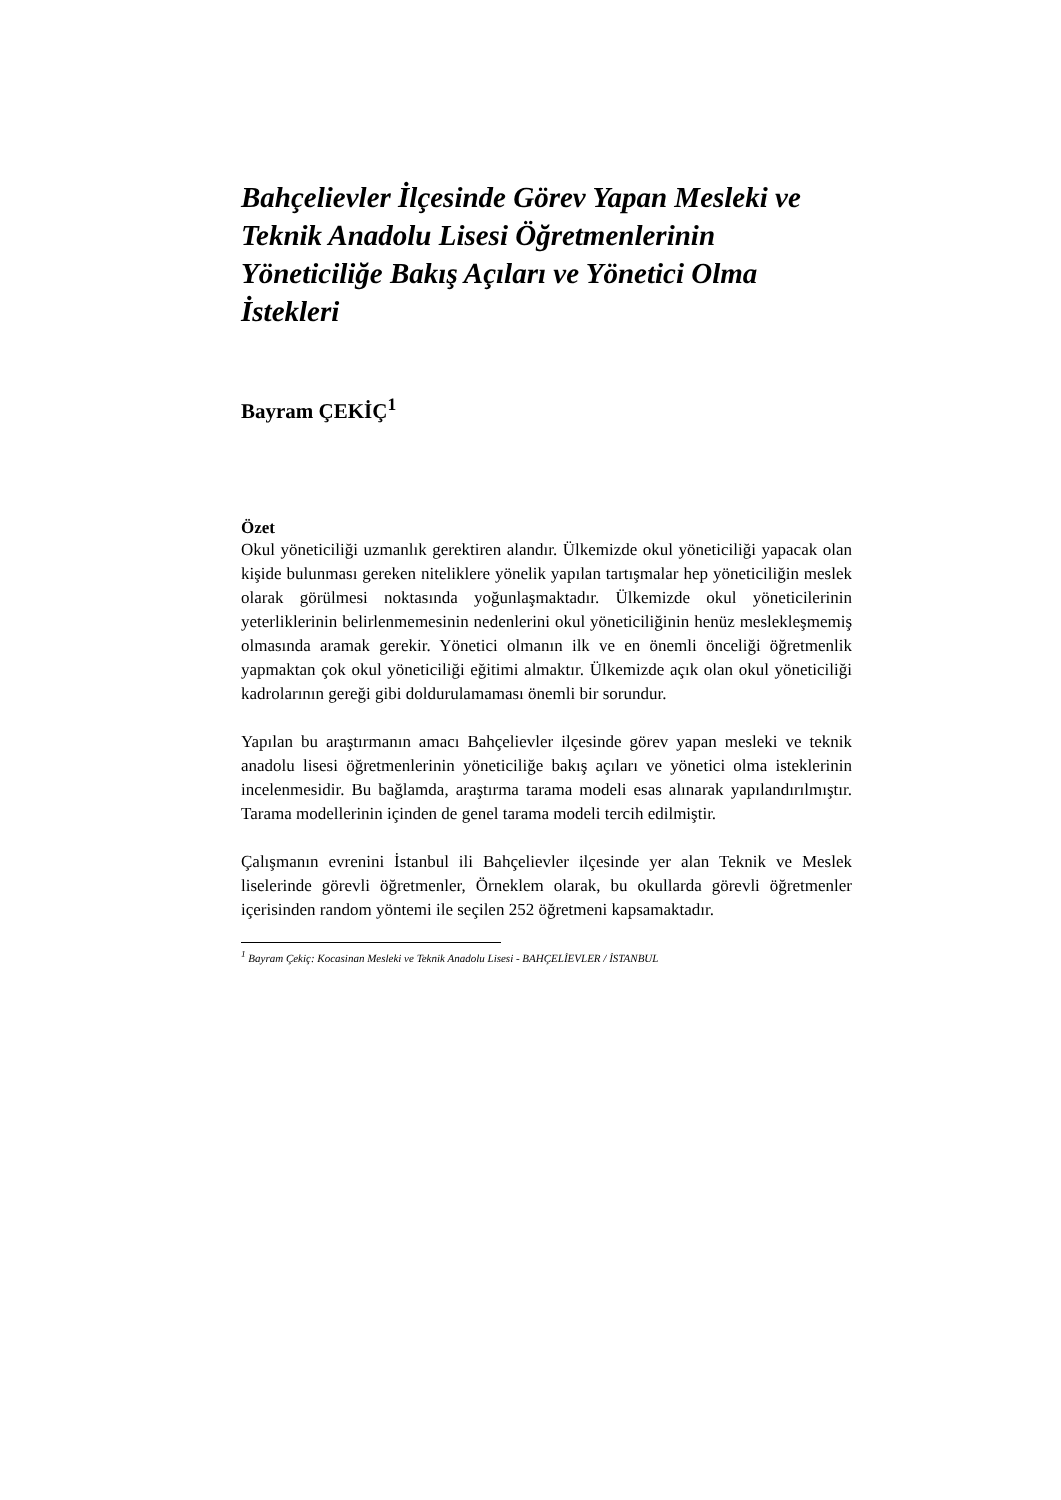Bahçelievler İlçesinde Görev Yapan Mesleki ve Teknik Anadolu Lisesi Öğretmenlerinin Yöneticiliğe Bakış Açıları ve Yönetici Olma İstekleri
Bayram ÇEKİÇ<sup>1</sup>
Özet
Okul yöneticiliği uzmanlık gerektiren alandır. Ülkemizde okul yöneticiliği yapacak olan kişide bulunması gereken niteliklere yönelik yapılan tartışmalar hep yöneticiliğin meslek olarak görülmesi noktasında yoğunlaşmaktadır. Ülkemizde okul yöneticilerinin yeterliklerinin belirlenmemesinin nedenlerini okul yöneticiliğinin henüz meslekleşmemiş olmasında aramak gerekir. Yönetici olmanın ilk ve en önemli önceliği öğretmenlik yapmaktan çok okul yöneticiliği eğitimi almaktır. Ülkemizde açık olan okul yöneticiliği kadrolarının gereği gibi doldurulamaması önemli bir sorundur.
Yapılan bu araştırmanın amacı Bahçelievler ilçesinde görev yapan mesleki ve teknik anadolu lisesi öğretmenlerinin yöneticiliğe bakış açıları ve yönetici olma isteklerinin incelenmesidir. Bu bağlamda, araştırma tarama modeli esas alınarak yapılandırılmıştır. Tarama modellerinin içinden de genel tarama modeli tercih edilmiştir.
Çalışmanın evrenini İstanbul ili Bahçelievler ilçesinde yer alan Teknik ve Meslek liselerinde görevli öğretmenler, Örneklem olarak, bu okullarda görevli öğretmenler içerisinden random yöntemi ile seçilen 252 öğretmeni kapsamaktadır.
<sup>1</sup> Bayram Çekiç: Kocasinan Mesleki ve Teknik Anadolu Lisesi - BAHÇELİEVLER / İSTANBUL